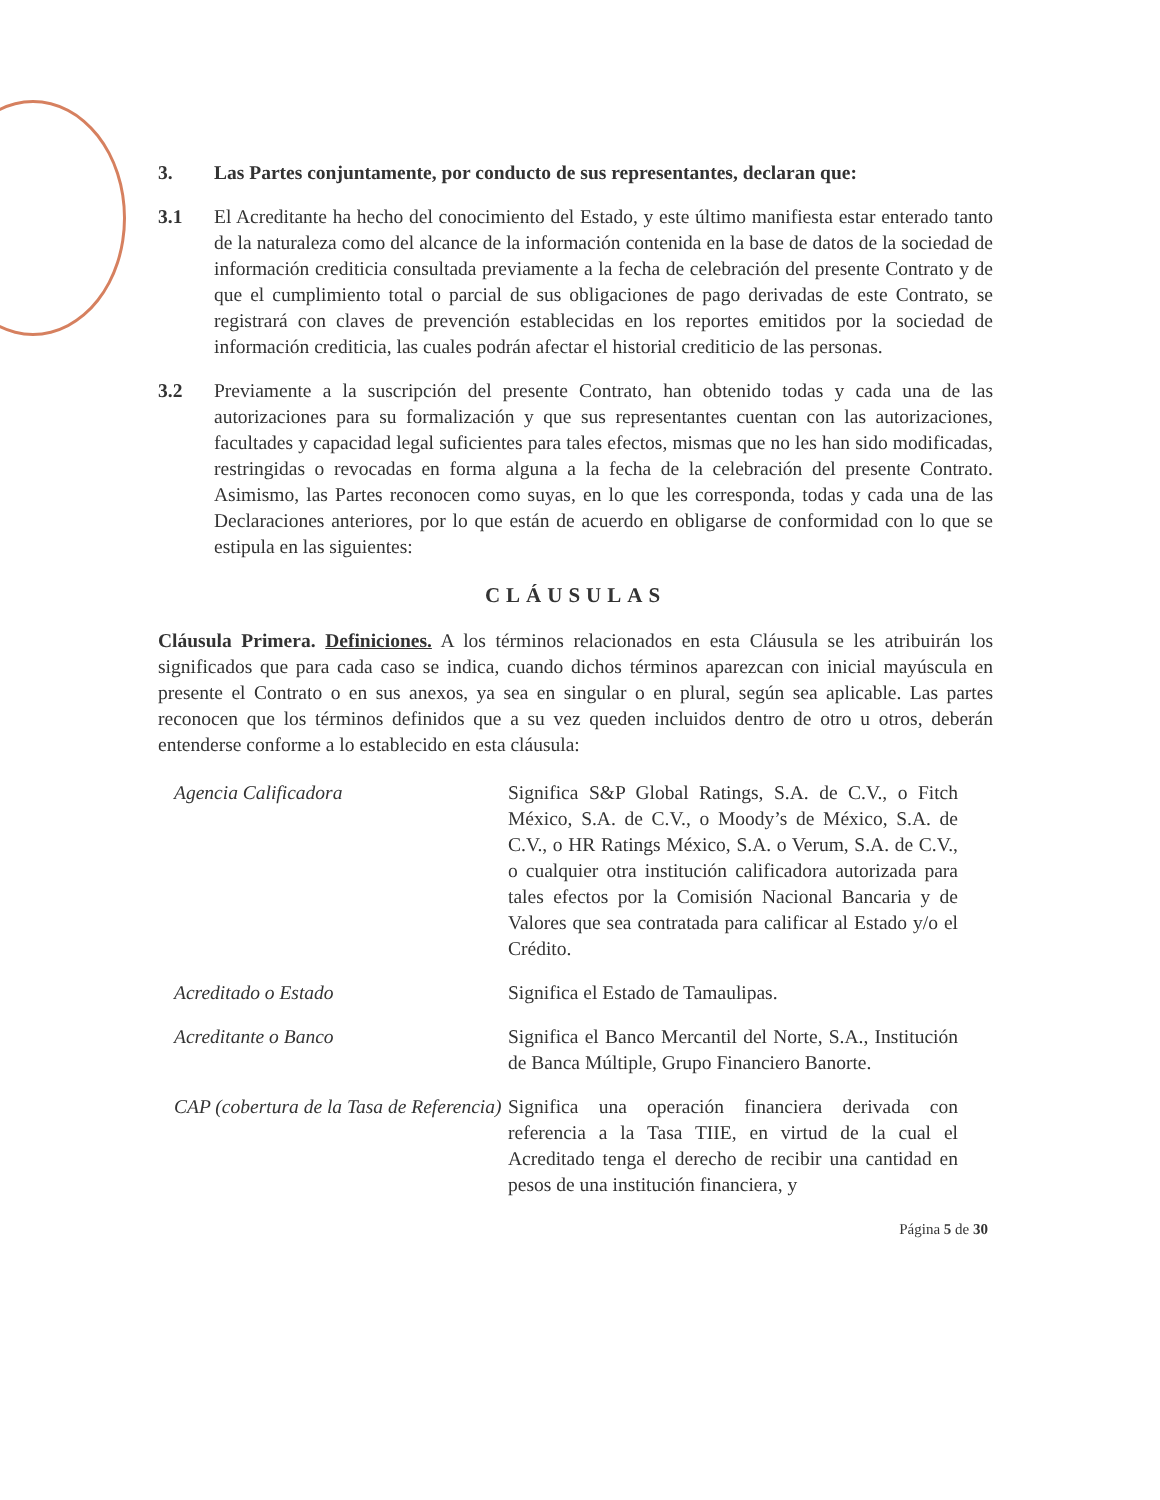3. Las Partes conjuntamente, por conducto de sus representantes, declaran que:
3.1 El Acreditante ha hecho del conocimiento del Estado, y este último manifiesta estar enterado tanto de la naturaleza como del alcance de la información contenida en la base de datos de la sociedad de información crediticia consultada previamente a la fecha de celebración del presente Contrato y de que el cumplimiento total o parcial de sus obligaciones de pago derivadas de este Contrato, se registrará con claves de prevención establecidas en los reportes emitidos por la sociedad de información crediticia, las cuales podrán afectar el historial crediticio de las personas.
3.2 Previamente a la suscripción del presente Contrato, han obtenido todas y cada una de las autorizaciones para su formalización y que sus representantes cuentan con las autorizaciones, facultades y capacidad legal suficientes para tales efectos, mismas que no les han sido modificadas, restringidas o revocadas en forma alguna a la fecha de la celebración del presente Contrato. Asimismo, las Partes reconocen como suyas, en lo que les corresponda, todas y cada una de las Declaraciones anteriores, por lo que están de acuerdo en obligarse de conformidad con lo que se estipula en las siguientes:
CLÁUSULAS
Cláusula Primera. Definiciones. A los términos relacionados en esta Cláusula se les atribuirán los significados que para cada caso se indica, cuando dichos términos aparezcan con inicial mayúscula en presente el Contrato o en sus anexos, ya sea en singular o en plural, según sea aplicable. Las partes reconocen que los términos definidos que a su vez queden incluidos dentro de otro u otros, deberán entenderse conforme a lo establecido en esta cláusula:
Agencia Calificadora Significa S&P Global Ratings, S.A. de C.V., o Fitch México, S.A. de C.V., o Moody’s de México, S.A. de C.V., o HR Ratings México, S.A. o Verum, S.A. de C.V., o cualquier otra institución calificadora autorizada para tales efectos por la Comisión Nacional Bancaria y de Valores que sea contratada para calificar al Estado y/o el Crédito.
Acreditado o Estado Significa el Estado de Tamaulipas.
Acreditante o Banco Significa el Banco Mercantil del Norte, S.A., Institución de Banca Múltiple, Grupo Financiero Banorte.
CAP (cobertura de la Tasa de Referencia)
Significa una operación financiera derivada con referencia a la Tasa TIIE, en virtud de la cual el Acreditado tenga el derecho de recibir una cantidad en pesos de una institución financiera, y
Página 5 de 30